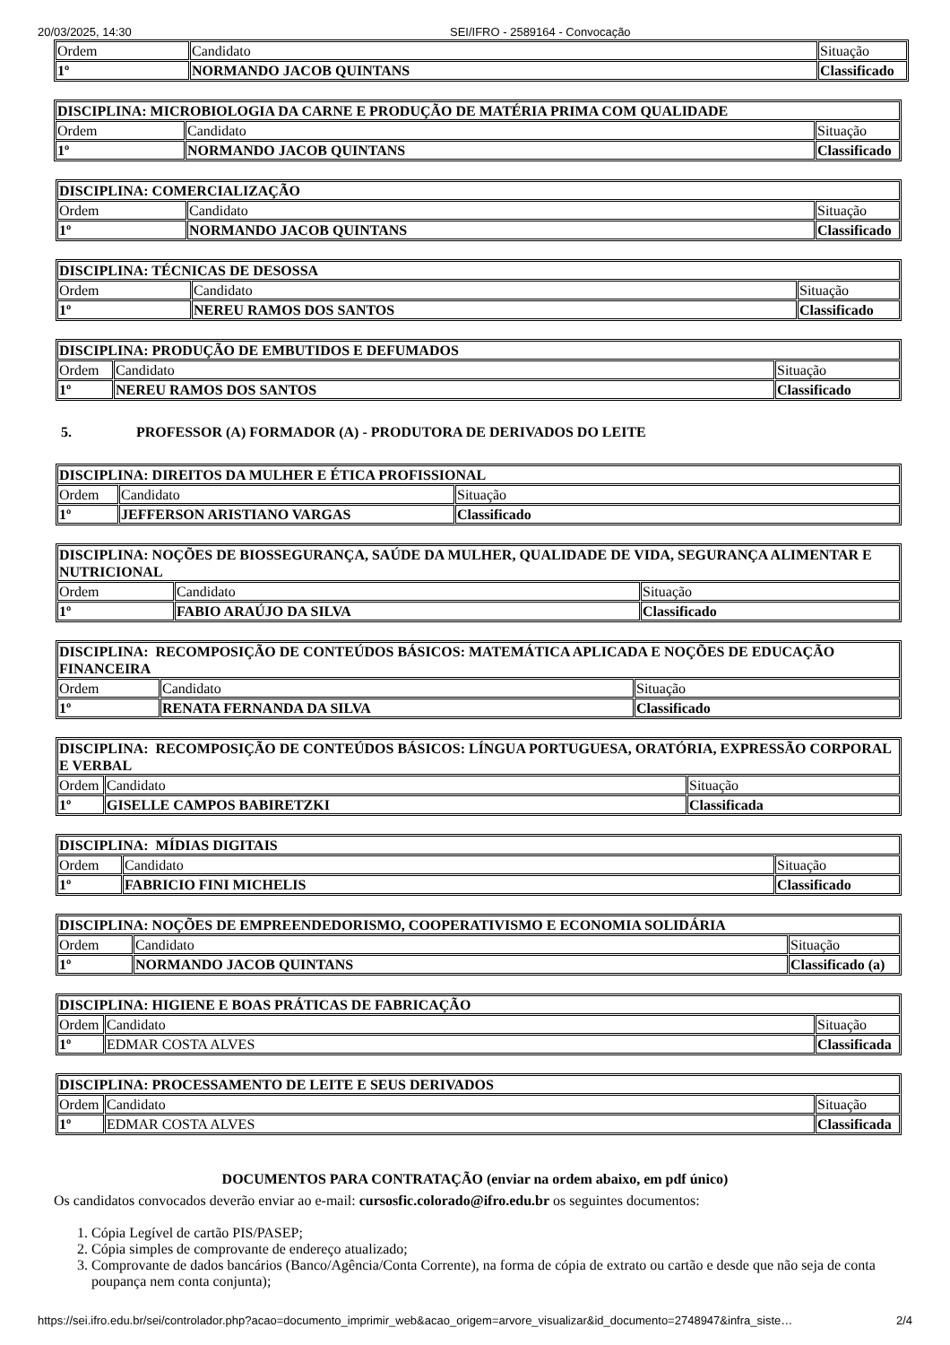20/03/2025, 14:30 SEI/IFRO - 2589164 - Convocação
| Ordem | Candidato | Situação |
| 1º | NORMANDO JACOB QUINTANS | Classificado |
| DISCIPLINA: MICROBIOLOGIA DA CARNE E PRODUÇÃO DE MATÉRIA PRIMA COM QUALIDADE | | |
| Ordem | Candidato | Situação |
| 1º | NORMANDO JACOB QUINTANS | Classificado |
| DISCIPLINA: COMERCIALIZAÇÃO | | |
| Ordem | Candidato | Situação |
| 1º | NORMANDO JACOB QUINTANS | Classificado |
| DISCIPLINA: TÉCNICAS DE DESOSSA | | |
| Ordem | Candidato | Situação |
| 1º | NEREU RAMOS DOS SANTOS | Classificado |
| DISCIPLINA: PRODUÇÃO DE EMBUTIDOS E DEFUMADOS | | |
| Ordem | Candidato | Situação |
| 1º | NEREU RAMOS DOS SANTOS | Classificado |
5. PROFESSOR (A) FORMADOR (A) - PRODUTORA DE DERIVADOS DO LEITE
| DISCIPLINA: DIREITOS DA MULHER E ÉTICA PROFISSIONAL | | |
| Ordem | Candidato | Situação |
| 1º | JEFFERSON ARISTIANO VARGAS | Classificado |
| DISCIPLINA: NOÇÕES DE BIOSSEGURANÇA, SAÚDE DA MULHER, QUALIDADE DE VIDA, SEGURANÇA ALIMENTAR E NUTRICIONAL | | |
| Ordem | Candidato | Situação |
| 1º | FABIO ARAÚJO DA SILVA | Classificado |
| DISCIPLINA: RECOMPOSIÇÃO DE CONTEÚDOS BÁSICOS: MATEMÁTICA APLICADA E NOÇÕES DE EDUCAÇÃO FINANCEIRA | | |
| Ordem | Candidato | Situação |
| 1º | RENATA FERNANDA DA SILVA | Classificado |
| DISCIPLINA: RECOMPOSIÇÃO DE CONTEÚDOS BÁSICOS: LÍNGUA PORTUGUESA, ORATÓRIA, EXPRESSÃO CORPORAL E VERBAL | | |
| Ordem | Candidato | Situação |
| 1º | GISELLE CAMPOS BABIRETZKI | Classificada |
| DISCIPLINA: MÍDIAS DIGITAIS | | |
| Ordem | Candidato | Situação |
| 1º | FABRICIO FINI MICHELIS | Classificado |
| DISCIPLINA: NOÇÕES DE EMPREENDEDORISMO, COOPERATIVISMO E ECONOMIA SOLIDÁRIA | | |
| Ordem | Candidato | Situação |
| 1º | NORMANDO JACOB QUINTANS | Classificado (a) |
| DISCIPLINA: HIGIENE E BOAS PRÁTICAS DE FABRICAÇÃO | | |
| Ordem | Candidato | Situação |
| 1º | EDMAR COSTA ALVES | Classificada |
| DISCIPLINA: PROCESSAMENTO DE LEITE E SEUS DERIVADOS | | |
| Ordem | Candidato | Situação |
| 1º | EDMAR COSTA ALVES | Classificada |
DOCUMENTOS PARA CONTRATAÇÃO (enviar na ordem abaixo, em pdf único)
Os candidatos convocados deverão enviar ao e-mail: cursosfic.colorado@ifro.edu.br os seguintes documentos:
1. Cópia Legível de cartão PIS/PASEP;
2. Cópia simples de comprovante de endereço atualizado;
3. Comprovante de dados bancários (Banco/Agência/Conta Corrente), na forma de cópia de extrato ou cartão e desde que não seja de conta poupança nem conta conjunta);
https://sei.ifro.edu.br/sei/controlador.php?acao=documento_imprimir_web&acao_origem=arvore_visualizar&id_documento=2748947&infra_siste… 2/4